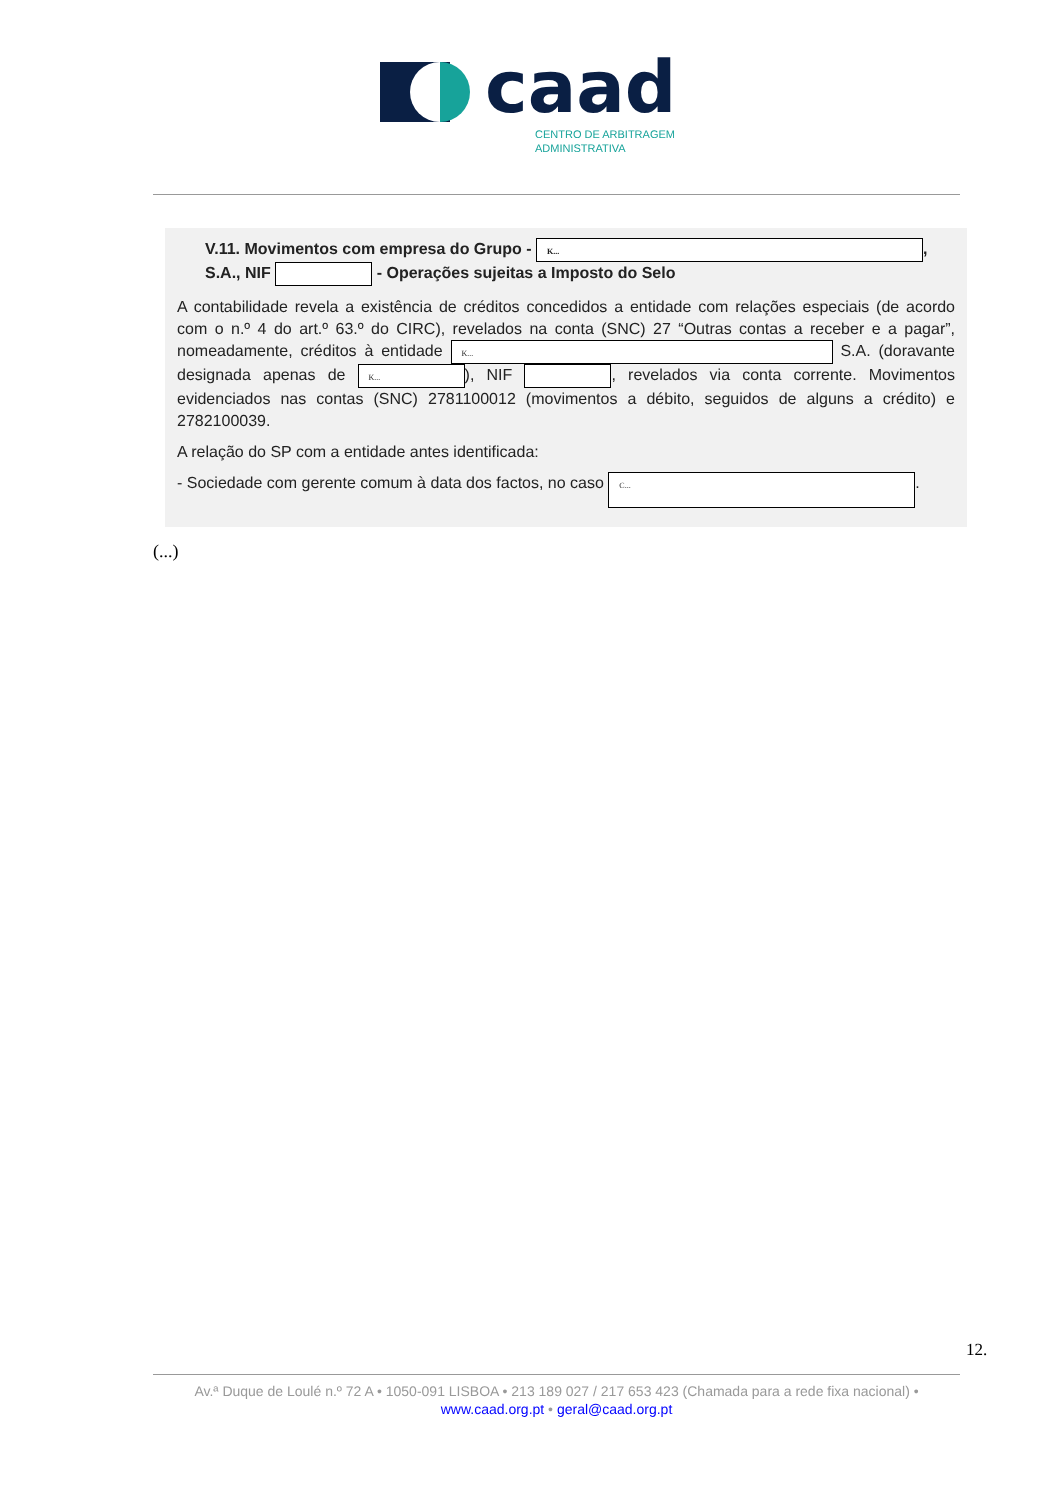caad
CENTRO DE ARBITRAGEM
ADMINISTRATIVA
V.11. Movimentos com empresa do Grupo - K..., S.A., NIF - Operações sujeitas a Imposto do Selo
A contabilidade revela a existência de créditos concedidos a entidade com relações especiais (de acordo com o n.º 4 do art.º 63.º do CIRC), revelados na conta (SNC) 27 “Outras contas a receber e a pagar”, nomeadamente, créditos à entidade K... S.A. (doravante designada apenas de K...), NIF , revelados via conta corrente. Movimentos evidenciados nas contas (SNC) 2781100012 (movimentos a débito, seguidos de alguns a crédito) e 2782100039.
A relação do SP com a entidade antes identificada:
- Sociedade com gerente comum à data dos factos, no caso C....
(...)
12.
Av.ª Duque de Loulé n.º 72 A • 1050-091 LISBOA • 213 189 027 / 217 653 423 (Chamada para a rede fixa nacional) •
www.caad.org.pt • geral@caad.org.pt